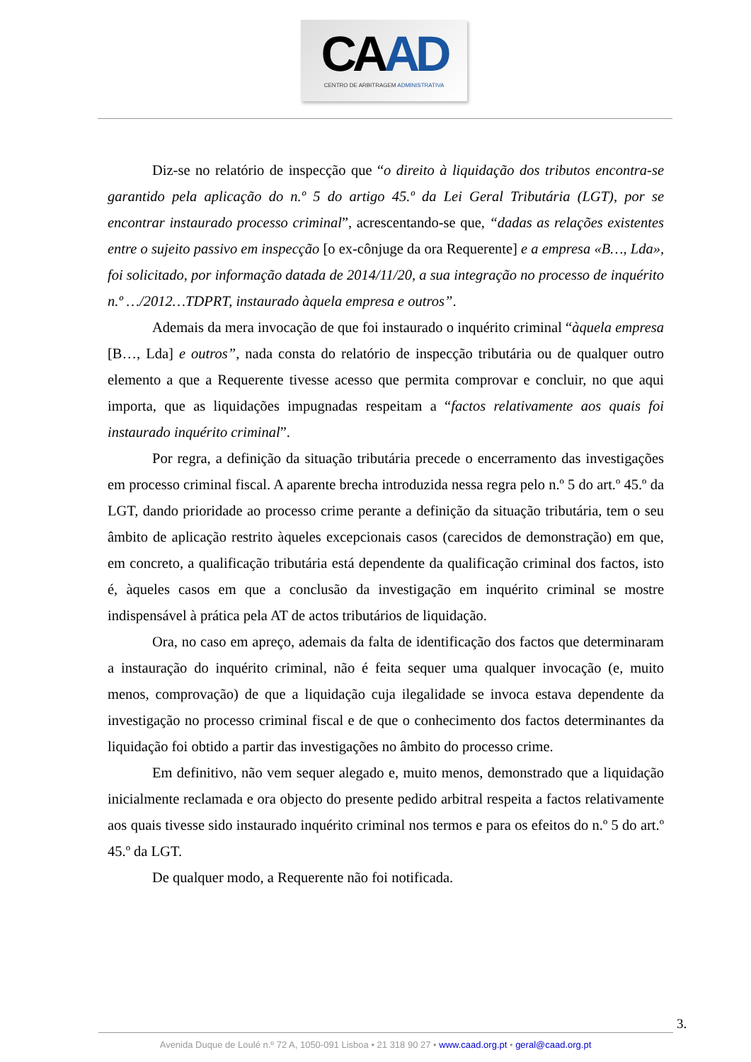CAAD
CENTRO DE ARBITRAGEM ADMINISTRATIVA
Diz-se no relatório de inspecção que “o direito à liquidação dos tributos encontra-se garantido pela aplicação do n.º 5 do artigo 45.º da Lei Geral Tributária (LGT), por se encontrar instaurado processo criminal”, acrescentando-se que, “dadas as relações existentes entre o sujeito passivo em inspecção [o ex-cônjuge da ora Requerente] e a empresa «B…, Lda», foi solicitado, por informação datada de 2014/11/20, a sua integração no processo de inquérito n.º …/2012…TDPRT, instaurado àquela empresa e outros”.
Ademais da mera invocação de que foi instaurado o inquérito criminal “àquela empresa [B…, Lda] e outros”, nada consta do relatório de inspecção tributária ou de qualquer outro elemento a que a Requerente tivesse acesso que permita comprovar e concluir, no que aqui importa, que as liquidações impugnadas respeitam a “factos relativamente aos quais foi instaurado inquérito criminal”.
Por regra, a definição da situação tributária precede o encerramento das investigações em processo criminal fiscal. A aparente brecha introduzida nessa regra pelo n.º 5 do art.º 45.º da LGT, dando prioridade ao processo crime perante a definição da situação tributária, tem o seu âmbito de aplicação restrito àqueles excepcionais casos (carecidos de demonstração) em que, em concreto, a qualificação tributária está dependente da qualificação criminal dos factos, isto é, àqueles casos em que a conclusão da investigação em inquérito criminal se mostre indispensável à prática pela AT de actos tributários de liquidação.
Ora, no caso em apreço, ademais da falta de identificação dos factos que determinaram a instauração do inquérito criminal, não é feita sequer uma qualquer invocação (e, muito menos, comprovação) de que a liquidação cuja ilegalidade se invoca estava dependente da investigação no processo criminal fiscal e de que o conhecimento dos factos determinantes da liquidação foi obtido a partir das investigações no âmbito do processo crime.
Em definitivo, não vem sequer alegado e, muito menos, demonstrado que a liquidação inicialmente reclamada e ora objecto do presente pedido arbitral respeita a factos relativamente aos quais tivesse sido instaurado inquérito criminal nos termos e para os efeitos do n.º 5 do art.º 45.º da LGT.
De qualquer modo, a Requerente não foi notificada.
3.
Avenida Duque de Loulé n.º 72 A, 1050-091 Lisboa • 21 318 90 27 • www.caad.org.pt • geral@caad.org.pt